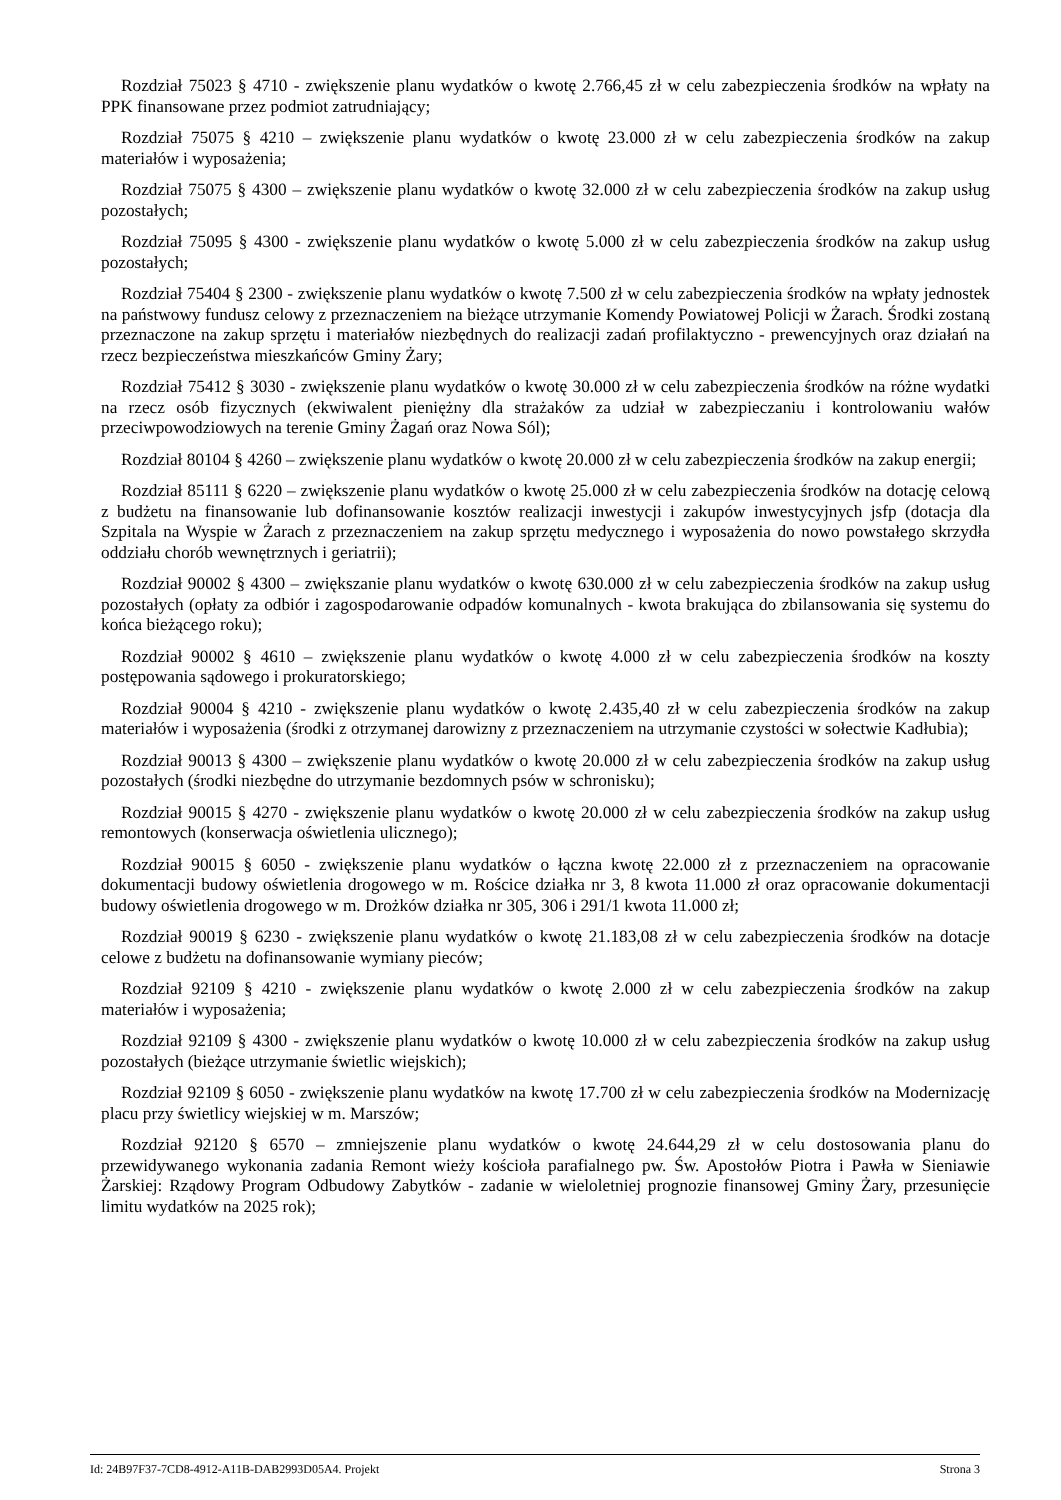Rozdział 75023 § 4710 - zwiększenie planu wydatków o kwotę 2.766,45 zł w celu zabezpieczenia środków na wpłaty na PPK finansowane przez podmiot zatrudniający;
Rozdział 75075 § 4210 – zwiększenie planu wydatków o kwotę 23.000 zł w celu zabezpieczenia środków na zakup materiałów i wyposażenia;
Rozdział 75075 § 4300 – zwiększenie planu wydatków o kwotę 32.000 zł w celu zabezpieczenia środków na zakup usług pozostałych;
Rozdział 75095 § 4300 - zwiększenie planu wydatków o kwotę 5.000 zł w celu zabezpieczenia środków na zakup usług pozostałych;
Rozdział 75404 § 2300 - zwiększenie planu wydatków o kwotę 7.500 zł w celu zabezpieczenia środków na wpłaty jednostek na państwowy fundusz celowy z przeznaczeniem na bieżące utrzymanie Komendy Powiatowej Policji w Żarach. Środki zostaną przeznaczone na zakup sprzętu i materiałów niezbędnych do realizacji zadań profilaktyczno - prewencyjnych oraz działań na rzecz bezpieczeństwa mieszkańców Gminy Żary;
Rozdział 75412 § 3030 - zwiększenie planu wydatków o kwotę 30.000 zł w celu zabezpieczenia środków na różne wydatki na rzecz osób fizycznych (ekwiwalent pieniężny dla strażaków za udział w zabezpieczaniu i kontrolowaniu wałów przeciwpowodziowych na terenie Gminy Żagań oraz Nowa Sól);
Rozdział 80104 § 4260 – zwiększenie planu wydatków o kwotę 20.000 zł w celu zabezpieczenia środków na zakup energii;
Rozdział 85111 § 6220 – zwiększenie planu wydatków o kwotę 25.000 zł w celu zabezpieczenia środków na dotację celową z budżetu na finansowanie lub dofinansowanie kosztów realizacji inwestycji i zakupów inwestycyjnych jsfp (dotacja dla Szpitala na Wyspie w Żarach z przeznaczeniem na zakup sprzętu medycznego i wyposażenia do nowo powstałego skrzydła oddziału chorób wewnętrznych i geriatrii);
Rozdział 90002 § 4300 – zwiększanie planu wydatków o kwotę 630.000 zł w celu zabezpieczenia środków na zakup usług pozostałych (opłaty za odbiór i zagospodarowanie odpadów komunalnych - kwota brakująca do zbilansowania się systemu do końca bieżącego roku);
Rozdział 90002 § 4610 – zwiększenie planu wydatków o kwotę 4.000 zł w celu zabezpieczenia środków na koszty postępowania sądowego i prokuratorskiego;
Rozdział 90004 § 4210 - zwiększenie planu wydatków o kwotę 2.435,40 zł w celu zabezpieczenia środków na zakup materiałów i wyposażenia (środki z otrzymanej darowizny z przeznaczeniem na utrzymanie czystości w sołectwie Kadłubia);
Rozdział 90013 § 4300 – zwiększenie planu wydatków o kwotę 20.000 zł w celu zabezpieczenia środków na zakup usług pozostałych (środki niezbędne do utrzymanie bezdomnych psów w schronisku);
Rozdział 90015 § 4270 - zwiększenie planu wydatków o kwotę 20.000 zł w celu zabezpieczenia środków na zakup usług remontowych (konserwacja oświetlenia ulicznego);
Rozdział 90015 § 6050 - zwiększenie planu wydatków o łączna kwotę 22.000 zł z przeznaczeniem na opracowanie dokumentacji budowy oświetlenia drogowego w m. Rościce działka nr 3, 8 kwota 11.000 zł oraz opracowanie dokumentacji budowy oświetlenia drogowego w m. Drożków działka nr 305, 306 i 291/1 kwota 11.000 zł;
Rozdział 90019 § 6230 - zwiększenie planu wydatków o kwotę 21.183,08 zł w celu zabezpieczenia środków na dotacje celowe z budżetu na dofinansowanie wymiany pieców;
Rozdział 92109 § 4210 - zwiększenie planu wydatków o kwotę 2.000 zł w celu zabezpieczenia środków na zakup materiałów i wyposażenia;
Rozdział 92109 § 4300 - zwiększenie planu wydatków o kwotę 10.000 zł w celu zabezpieczenia środków na zakup usług pozostałych (bieżące utrzymanie świetlic wiejskich);
Rozdział 92109 § 6050 - zwiększenie planu wydatków na kwotę 17.700 zł w celu zabezpieczenia środków na Modernizację placu przy świetlicy wiejskiej w m. Marszów;
Rozdział 92120 § 6570 – zmniejszenie planu wydatków o kwotę 24.644,29 zł w celu dostosowania planu do przewidywanego wykonania zadania Remont wieży kościoła parafialnego pw. Św. Apostołów Piotra i Pawła w Sieniawie Żarskiej: Rządowy Program Odbudowy Zabytków - zadanie w wieloletniej prognozie finansowej Gminy Żary, przesunięcie limitu wydatków na 2025 rok);
Id: 24B97F37-7CD8-4912-A11B-DAB2993D05A4. Projekt Strona 3